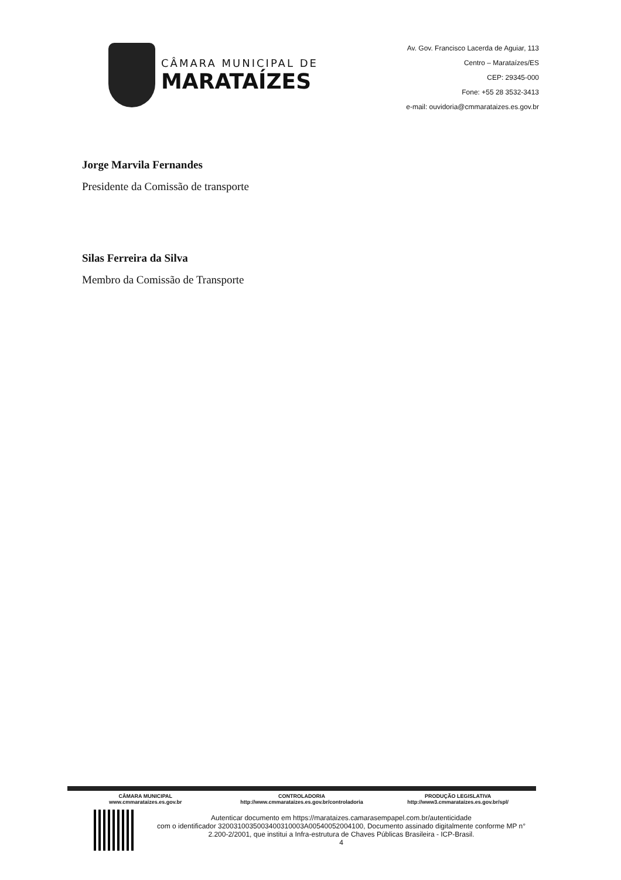CÂMARA MUNICIPAL DE
MARATAÍZES
Av. Gov. Francisco Lacerda de Aguiar, 113
Centro – Marataízes/ES
CEP: 29345-000
Fone: +55 28 3532-3413
e-mail: ouvidoria@cmmarataizes.es.gov.br
Jorge Marvila Fernandes
Presidente da Comissão de transporte
Silas Ferreira da Silva
Membro da Comissão de Transporte
CÂMARA MUNICIPAL
www.cmmarataizes.es.gov.br
CONTROLADORIA
http://www.cmmarataizes.es.gov.br/controladoria
PRODUÇÃO LEGISLATIVA
http://www3.cmmarataizes.es.gov.br/spl/
Autenticar documento em https://marataizes.camarasempapel.com.br/autenticidade
com o identificador 3200310035003400310003A00540052004100, Documento assinado digitalmente conforme MP n° 2.200-2/2001, que institui a Infra-estrutura de Chaves Públicas Brasileira - ICP-Brasil.
4